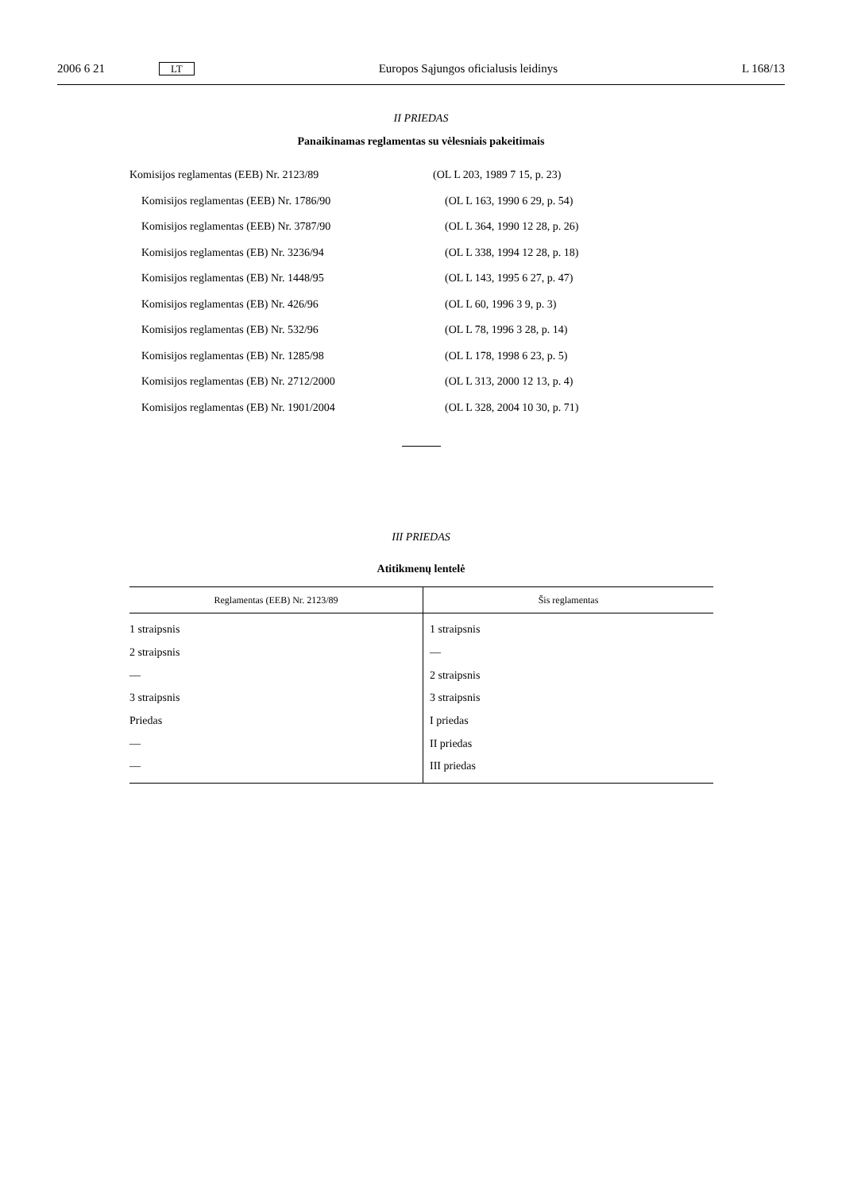2006 6 21
LT
Europos Sąjungos oficialusis leidinys
L 168/13
II PRIEDAS
Panaikinamas reglamentas su vėlesniais pakeitimais
Komisijos reglamentas (EEB) Nr. 2123/89 (OL L 203, 1989 7 15, p. 23)
Komisijos reglamentas (EEB) Nr. 1786/90 (OL L 163, 1990 6 29, p. 54)
Komisijos reglamentas (EEB) Nr. 3787/90 (OL L 364, 1990 12 28, p. 26)
Komisijos reglamentas (EB) Nr. 3236/94 (OL L 338, 1994 12 28, p. 18)
Komisijos reglamentas (EB) Nr. 1448/95 (OL L 143, 1995 6 27, p. 47)
Komisijos reglamentas (EB) Nr. 426/96 (OL L 60, 1996 3 9, p. 3)
Komisijos reglamentas (EB) Nr. 532/96 (OL L 78, 1996 3 28, p. 14)
Komisijos reglamentas (EB) Nr. 1285/98 (OL L 178, 1998 6 23, p. 5)
Komisijos reglamentas (EB) Nr. 2712/2000 (OL L 313, 2000 12 13, p. 4)
Komisijos reglamentas (EB) Nr. 1901/2004 (OL L 328, 2004 10 30, p. 71)
III PRIEDAS
Atitikmenų lentelė
| Reglamentas (EEB) Nr. 2123/89 | Šis reglamentas |
| --- | --- |
| 1 straipsnis | 1 straipsnis |
| 2 straipsnis | — |
| — | 2 straipsnis |
| 3 straipsnis | 3 straipsnis |
| Priedas | I priedas |
| — | II priedas |
| — | III priedas |